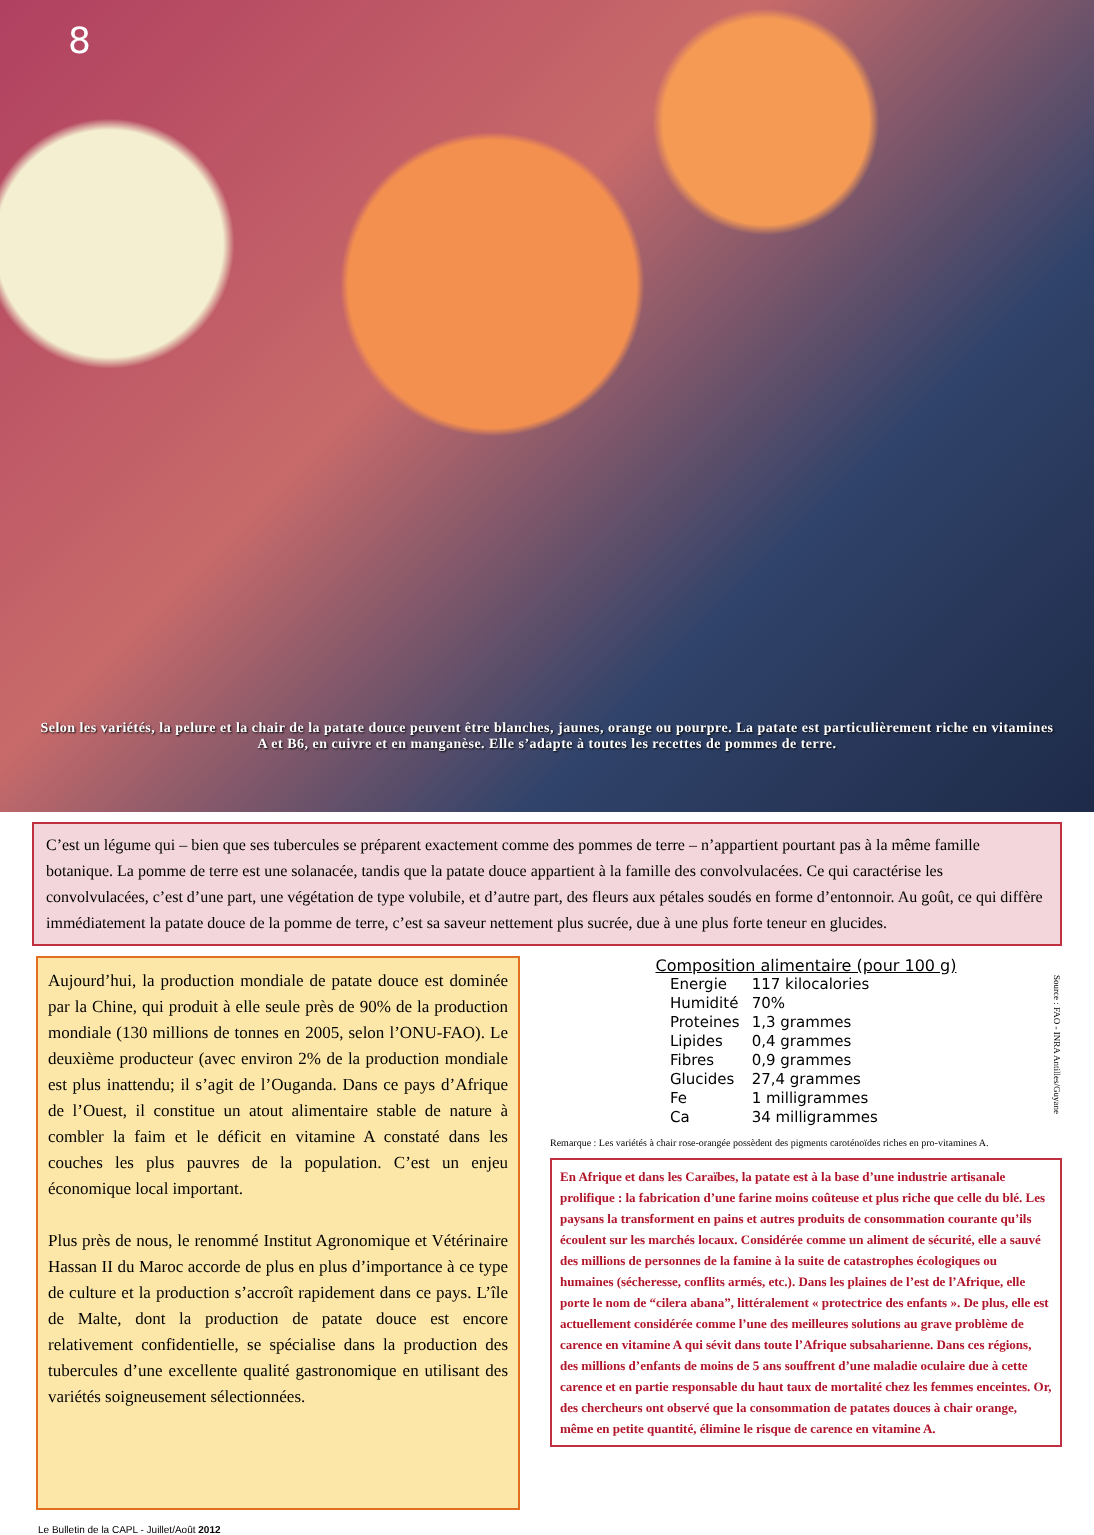8
Selon les variétés, la pelure et la chair de la patate douce peuvent être blanches, jaunes, orange ou pourpre. La patate est particulièrement riche en vitamines A et B6, en cuivre et en manganèse. Elle s’adapte à toutes les recettes de pommes de terre.
C’est un légume qui – bien que ses tubercules se préparent exactement comme des pommes de terre – n’appartient pourtant pas à la même famille botanique. La pomme de terre est une solanacée, tandis que la patate douce appartient à la famille des convolvulacées. Ce qui caractérise les convolvulacées, c’est d’une part, une végétation de type volubile, et d’autre part, des fleurs aux pétales soudés en forme d’entonnoir. Au goût, ce qui diffère immédiatement la patate douce de la pomme de terre, c’est sa saveur nettement plus sucrée, due à une plus forte teneur en glucides.
Aujourd’hui, la production mondiale de patate douce est dominée par la Chine, qui produit à elle seule près de 90% de la production mondiale (130 millions de tonnes en 2005, selon l’ONU-FAO). Le deuxième producteur (avec environ 2% de la production mondiale est plus inattendu; il s’agit de l’Ouganda. Dans ce pays d’Afrique de l’Ouest, il constitue un atout alimentaire stable de nature à combler la faim et le déficit en vitamine A constaté dans les couches les plus pauvres de la population. C’est un enjeu économique local important.
Plus près de nous, le renommé Institut Agronomique et Vétérinaire Hassan II du Maroc accorde de plus en plus d’importance à ce type de culture et la production s’accroît rapidement dans ce pays. L’île de Malte, dont la production de patate douce est encore relativement confidentielle, se spécialise dans la production des tubercules d’une excellente qualité gastronomique en utilisant des variétés soigneusement sélectionnées.
Composition alimentaire (pour 100 g)
| Energie | 117 kilocalories |
| Humidité | 70% |
| Proteines | 1,3 grammes |
| Lipides | 0,4 grammes |
| Fibres | 0,9 grammes |
| Glucides | 27,4 grammes |
| Fe | 1 milligrammes |
| Ca | 34 milligrammes |
Source : FAO - INRA Antilles/Guyane
Remarque : Les variétés à chair rose-orangée possèdent des pigments caroténoïdes riches en pro-vitamines A.
En Afrique et dans les Caraïbes, la patate est à la base d’une industrie artisanale prolifique : la fabrication d’une farine moins coûteuse et plus riche que celle du blé. Les paysans la transforment en pains et autres produits de consommation courante qu’ils écoulent sur les marchés locaux. Considérée comme un aliment de sécurité, elle a sauvé des millions de personnes de la famine à la suite de catastrophes écologiques ou humaines (sécheresse, conflits armés, etc.). Dans les plaines de l’est de l’Afrique, elle porte le nom de “cilera abana”, littéralement « protectrice des enfants ». De plus, elle est actuellement considérée comme l’une des meilleures solutions au grave problème de carence en vitamine A qui sévit dans toute l’Afrique subsaharienne. Dans ces régions, des millions d’enfants de moins de 5 ans souffrent d’une maladie oculaire due à cette carence et en partie responsable du haut taux de mortalité chez les femmes enceintes. Or, des chercheurs ont observé que la consommation de patates douces à chair orange, même en petite quantité, élimine le risque de carence en vitamine A.
Le Bulletin de la CAPL - Juillet/Août 2012